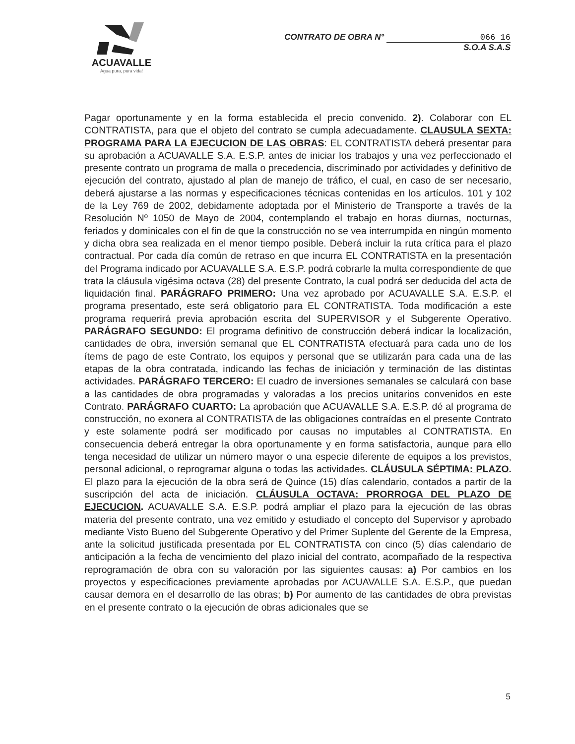ACUAVALLE
Agua pura, pura vida!
CONTRATO DE OBRA N° 066 16
S.O.A S.A.S
Pagar oportunamente y en la forma establecida el precio convenido. 2). Colaborar con EL CONTRATISTA, para que el objeto del contrato se cumpla adecuadamente. CLAUSULA SEXTA: PROGRAMA PARA LA EJECUCION DE LAS OBRAS: EL CONTRATISTA deberá presentar para su aprobación a ACUAVALLE S.A. E.S.P. antes de iniciar los trabajos y una vez perfeccionado el presente contrato un programa de malla o precedencia, discriminado por actividades y definitivo de ejecución del contrato, ajustado al plan de manejo de tráfico, el cual, en caso de ser necesario, deberá ajustarse a las normas y especificaciones técnicas contenidas en los artículos. 101 y 102 de la Ley 769 de 2002, debidamente adoptada por el Ministerio de Transporte a través de la Resolución Nº 1050 de Mayo de 2004, contemplando el trabajo en horas diurnas, nocturnas, feriados y dominicales con el fin de que la construcción no se vea interrumpida en ningún momento y dicha obra sea realizada en el menor tiempo posible. Deberá incluir la ruta crítica para el plazo contractual. Por cada día común de retraso en que incurra EL CONTRATISTA en la presentación del Programa indicado por ACUAVALLE S.A. E.S.P. podrá cobrarle la multa correspondiente de que trata la cláusula vigésima octava (28) del presente Contrato, la cual podrá ser deducida del acta de liquidación final. PARÁGRAFO PRIMERO: Una vez aprobado por ACUAVALLE S.A. E.S.P. el programa presentado, este será obligatorio para EL CONTRATISTA. Toda modificación a este programa requerirá previa aprobación escrita del SUPERVISOR y el Subgerente Operativo. PARÁGRAFO SEGUNDO: El programa definitivo de construcción deberá indicar la localización, cantidades de obra, inversión semanal que EL CONTRATISTA efectuará para cada uno de los ítems de pago de este Contrato, los equipos y personal que se utilizarán para cada una de las etapas de la obra contratada, indicando las fechas de iniciación y terminación de las distintas actividades. PARÁGRAFO TERCERO: El cuadro de inversiones semanales se calculará con base a las cantidades de obra programadas y valoradas a los precios unitarios convenidos en este Contrato. PARÁGRAFO CUARTO: La aprobación que ACUAVALLE S.A. E.S.P. dé al programa de construcción, no exonera al CONTRATISTA de las obligaciones contraídas en el presente Contrato y este solamente podrá ser modificado por causas no imputables al CONTRATISTA. En consecuencia deberá entregar la obra oportunamente y en forma satisfactoria, aunque para ello tenga necesidad de utilizar un número mayor o una especie diferente de equipos a los previstos, personal adicional, o reprogramar alguna o todas las actividades. CLÁUSULA SÉPTIMA: PLAZO. El plazo para la ejecución de la obra será de Quince (15) días calendario, contados a partir de la suscripción del acta de iniciación. CLÁUSULA OCTAVA: PRORROGA DEL PLAZO DE EJECUCION. ACUAVALLE S.A. E.S.P. podrá ampliar el plazo para la ejecución de las obras materia del presente contrato, una vez emitido y estudiado el concepto del Supervisor y aprobado mediante Visto Bueno del Subgerente Operativo y del Primer Suplente del Gerente de la Empresa, ante la solicitud justificada presentada por EL CONTRATISTA con cinco (5) días calendario de anticipación a la fecha de vencimiento del plazo inicial del contrato, acompañado de la respectiva reprogramación de obra con su valoración por las siguientes causas: a) Por cambios en los proyectos y especificaciones previamente aprobadas por ACUAVALLE S.A. E.S.P., que puedan causar demora en el desarrollo de las obras; b) Por aumento de las cantidades de obra previstas en el presente contrato o la ejecución de obras adicionales que se
5